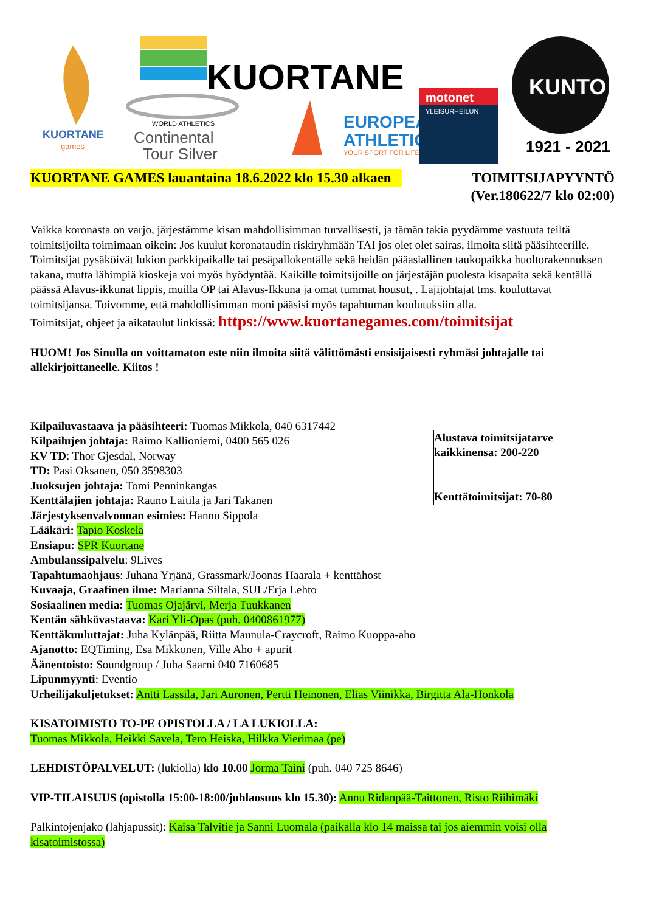KUORTANE
games
KUORTANE
WORLD ATHLETICS
Continental
Tour Silver
EUROPEAN
ATHLETICS
YOUR SPORT FOR LIFE
motonet
YLEISURHEILUN
KUNTO
1921 - 2021
KUORTANE GAMES lauantaina 18.6.2022 klo 15.30 alkaen TOIMITSIJAPYYNTÖ
(Ver.180622/7 klo 02:00)
Vaikka koronasta on varjo, järjestämme kisan mahdollisimman turvallisesti, ja tämän takia pyydämme vastuuta teiltä toimitsijoilta toimimaan oikein: Jos kuulut koronataudin riskiryhmään TAI jos olet olet sairas, ilmoita siitä pääsihteerille. Toimitsijat pysäköivät lukion parkkipaikalle tai pesäpallokentälle sekä heidän pääasiallinen taukopaikka huoltorakennuksen takana, mutta lähimpiä kioskeja voi myös hyödyntää. Kaikille toimitsijoille on järjestäjän puolesta kisapaita sekä kentällä päässä Alavus-ikkunat lippis, muilla OP tai Alavus-Ikkuna ja omat tummat housut, . Lajijohtajat tms. kouluttavat toimitsijansa. Toivomme, että mahdollisimman moni pääsisi myös tapahtuman koulutuksiin alla.
Toimitsijat, ohjeet ja aikataulut linkissä: https://www.kuortanegames.com/toimitsijat
HUOM! Jos Sinulla on voittamaton este niin ilmoita siitä välittömästi ensisijaisesti ryhmäsi johtajalle tai allekirjoittaneelle. Kiitos !
Alustava toimitsijatarve kaikkinensa: 200-220
Kenttätoimitsijat: 70-80
Kilpailuvastaava ja pääsihteeri: Tuomas Mikkola, 040 6317442
Kilpailujen johtaja: Raimo Kallioniemi, 0400 565 026
KV TD: Thor Gjesdal, Norway
TD: Pasi Oksanen, 050 3598303
Juoksujen johtaja: Tomi Penninkangas
Kenttälajien johtaja: Rauno Laitila ja Jari Takanen
Järjestyksenvalvonnan esimies: Hannu Sippola
Lääkäri: Tapio Koskela
Ensiapu: SPR Kuortane
Ambulanssipalvelu: 9Lives
Tapahtumaohjaus: Juhana Yrjänä, Grassmark/Joonas Haarala + kenttähost
Kuvaaja, Graafinen ilme: Marianna Siltala, SUL/Erja Lehto
Sosiaalinen media: Tuomas Ojajärvi, Merja Tuukkanen
Kentän sähkövastaava: Kari Yli-Opas (puh. 0400861977)
Kenttäkuuluttajat: Juha Kylänpää, Riitta Maunula-Craycroft, Raimo Kuoppa-aho
Ajanotto: EQTiming, Esa Mikkonen, Ville Aho + apurit
Äänentoisto: Soundgroup / Juha Saarni 040 7160685
Lipunmyynti: Eventio
Urheilijakuljetukset: Antti Lassila, Jari Auronen, Pertti Heinonen, Elias Viinikka, Birgitta Ala-Honkola
KISATOIMISTO TO-PE OPISTOLLA / LA LUKIOLLA:
Tuomas Mikkola, Heikki Savela, Tero Heiska, Hilkka Vierimaa (pe)
LEHDISTÖPALVELUT: (lukiolla) klo 10.00 Jorma Taini (puh. 040 725 8646)
VIP-TILAISUUS (opistolla 15:00-18:00/juhlaosuus klo 15.30): Annu Ridanpää-Taittonen, Risto Riihimäki
Palkintojenjako (lahjapussit): Kaisa Talvitie ja Sanni Luomala (paikalla klo 14 maissa tai jos aiemmin voisi olla kisatoimistossa)